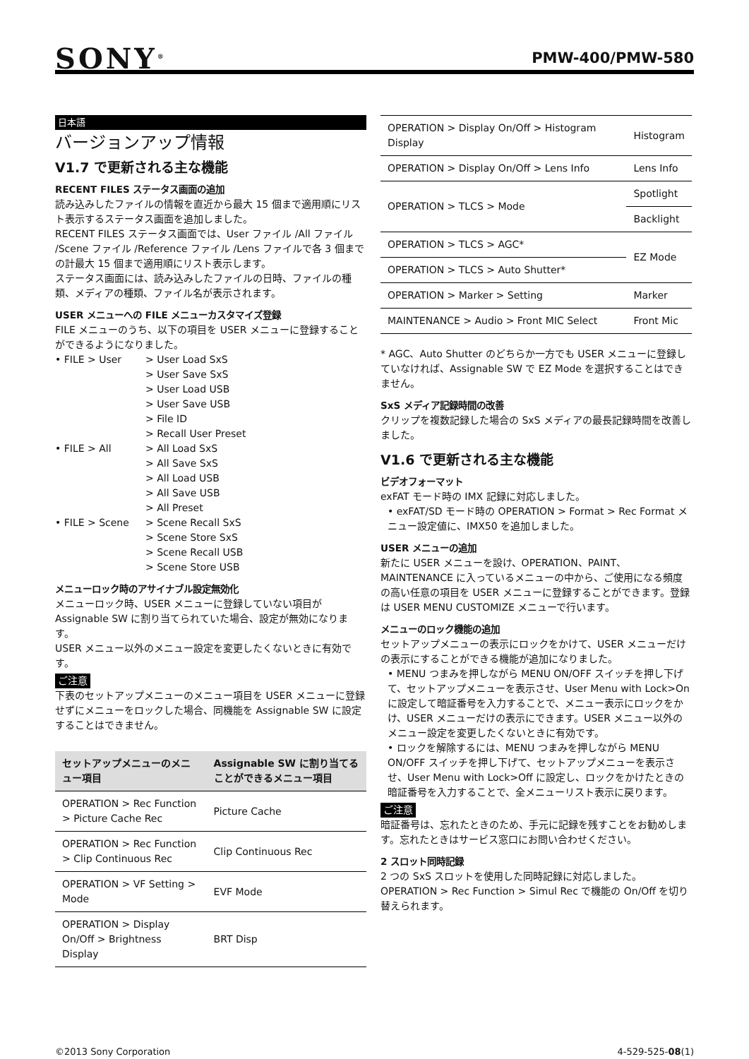SONY<sup>®</sup>
PMW-400/PMW-580
日本語
バージョンアップ情報
V1.7 で更新される主な機能
RECENT FILES ステータス画面の追加
読み込みしたファイルの情報を直近から最大 15 個まで適用順にリスト表示するステータス画面を追加しました。
RECENT FILES ステータス画面では、User ファイル /All ファイル /Scene ファイル /Reference ファイル /Lens ファイルで各 3 個までの計最大 15 個まで適用順にリスト表示します。
ステータス画面には、読み込みしたファイルの日時、ファイルの種類、メディアの種類、ファイル名が表示されます。
USER メニューへの FILE メニューカスタマイズ登録
FILE メニューのうち、以下の項目を USER メニューに登録することができるようになりました。
• FILE > User
> User Load SxS
> User Save SxS
> User Load USB
> User Save USB
> File ID
> Recall User Preset
• FILE > All
> All Load SxS
> All Save SxS
> All Load USB
> All Save USB
> All Preset
• FILE > Scene
> Scene Recall SxS
> Scene Store SxS
> Scene Recall USB
> Scene Store USB
メニューロック時のアサイナブル設定無効化
メニューロック時、USER メニューに登録していない項目が Assignable SW に割り当てられていた場合、設定が無効になります。
USER メニュー以外のメニュー設定を変更したくないときに有効です。
ご注意
下表のセットアップメニューのメニュー項目を USER メニューに登録せずにメニューをロックした場合、同機能を Assignable SW に設定することはできません。
| セットアップメニューのメニュー項目 | Assignable SW に割り当てることができるメニュー項目 |
| --- | --- |
| OPERATION > Rec Function > Picture Cache Rec | Picture Cache |
| OPERATION > Rec Function > Clip Continuous Rec | Clip Continuous Rec |
| OPERATION > VF Setting > Mode | EVF Mode |
| OPERATION > Display On/Off > Brightness Display | BRT Disp |
| OPERATION > Display On/Off > Histogram Display | Histogram |
| OPERATION > Display On/Off > Lens Info | Lens Info |
| OPERATION > TLCS > Mode | Spotlight |
| | Backlight |
| OPERATION > TLCS > AGC* | EZ Mode |
| OPERATION > TLCS > Auto Shutter* | |
| OPERATION > Marker > Setting | Marker |
| MAINTENANCE > Audio > Front MIC Select | Front Mic |
* AGC、Auto Shutter のどちらか一方でも USER メニューに登録していなければ、Assignable SW で EZ Mode を選択することはできません。
SxS メディア記録時間の改善
クリップを複数記録した場合の SxS メディアの最長記録時間を改善しました。
V1.6 で更新される主な機能
ビデオフォーマット
exFAT モード時の IMX 記録に対応しました。
• exFAT/SD モード時の OPERATION > Format > Rec Format メニュー設定値に、IMX50 を追加しました。
USER メニューの追加
新たに USER メニューを設け、OPERATION、PAINT、MAINTENANCE に入っているメニューの中から、ご使用になる頻度の高い任意の項目を USER メニューに登録することができます。登録は USER MENU CUSTOMIZE メニューで行います。
メニューのロック機能の追加
セットアップメニューの表示にロックをかけて、USER メニューだけの表示にすることができる機能が追加になりました。
• MENU つまみを押しながら MENU ON/OFF スイッチを押し下げて、セットアップメニューを表示させ、User Menu with Lock>On に設定して暗証番号を入力することで、メニュー表示にロックをかけ、USER メニューだけの表示にできます。USER メニュー以外のメニュー設定を変更したくないときに有効です。
• ロックを解除するには、MENU つまみを押しながら MENU ON/OFF スイッチを押し下げて、セットアップメニューを表示させ、User Menu with Lock>Off に設定し、ロックをかけたときの暗証番号を入力することで、全メニューリスト表示に戻ります。
ご注意
暗証番号は、忘れたときのため、手元に記録を残すことをお勧めします。忘れたときはサービス窓口にお問い合わせください。
2 スロット同時記録
2 つの SxS スロットを使用した同時記録に対応しました。OPERATION > Rec Function > Simul Rec で機能の On/Off を切り替えられます。
©2013 Sony Corporation 4-529-525-08(1)